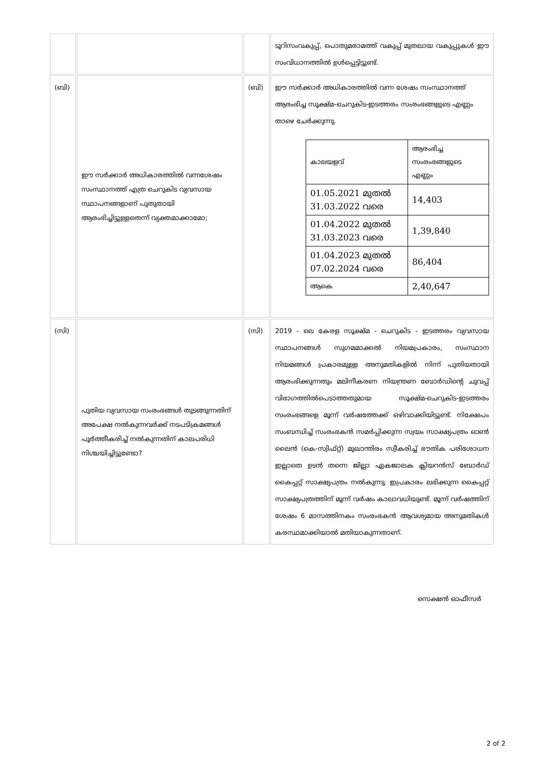| | | | ടൂറിസംവകുപ്പ്, പൊതുമരാമത്ത് വകുപ്പ് മുതലായ വകുപ്പുകൾ ഈ സംവിധാനത്തിൽ ഉൾപ്പെട്ടിട്ടുണ്ട്. |
| (ബി) | ഈ സർക്കാർ അധികാരത്തിൽ വന്നശേഷം സംസ്ഥാനത്ത് എത്ര ചെറുകിട വ്യവസായ സ്ഥാപനങ്ങളാണ് പുതുതായി ആരംഭിച്ചിട്ടുള്ളതെന്ന് വ്യക്തമാക്കാമോ; | (ബി) | ഈ സർക്കാർ അധികാരത്തിൽ വന്ന ശേഷം സംസ്ഥാനത്ത് ആരംഭിച്ച സൂക്ഷ്മ-ചെറുകിട-ഇടത്തരം സംരംഭങ്ങളുടെ എണ്ണം താഴെ ചേർക്കുന്നു. / കാലയളവ് / ആരംഭിച്ച സംരംഭങ്ങളുടെ എണ്ണം / / 01.05.2021 മുതൽ 31.03.2022 വരെ / 14,403 / / 01.04.2022 മുതൽ 31.03.2023 വരെ / 1,39,840 / / 01.04.2023 മുതൽ 07.02.2024 വരെ / 86,404 / / ആകെ / 2,40,647 / |
| (സി) | പുതിയ വ്യവസായ സംരംഭങ്ങൾ തുടങ്ങുന്നതിന് അപേക്ഷ നൽകുന്നവർക്ക് നടപടിക്രമങ്ങൾ പൂർത്തീകരിച്ച് നൽകുന്നതിന് കാലപരിധി നിശ്ചയിച്ചിട്ടുണ്ടോ? | (സി) | 2019 - ലെ കേരള സൂക്ഷ്മ - ചെറുകിട - ഇടത്തരം വ്യവസായ സ്ഥാപനങ്ങൾ സുഗമമാക്കൽ നിയമപ്രകാരം, സംസ്ഥാന നിയമങ്ങൾ പ്രകാരമുള്ള അനുമതികളിൽ നിന്ന് പുതിയതായി ആരംഭിക്കുന്നതും മലിനീകരണ നിയന്ത്രണ ബോർഡിന്റെ ചുവപ്പ് വിഭാഗത്തിൽപെടാത്തതുമായ സൂക്ഷ്മ-ചെറുകിട-ഇടത്തരം സംരംഭങ്ങളെ മൂന്ന് വർഷത്തേക്ക് ഒഴിവാക്കിയിട്ടുണ്ട്. നിക്ഷേപം സംബന്ധിച്ച് സംരംഭകൻ സമർപ്പിക്കുന്ന സ്വയം സാക്ഷ്യപത്രം ഓൺ ലൈൻ (കെ-സ്വിഫ്റ്റ്) മുഖാന്തിരം സ്വീകരിച്ച് ഭൗതിക പരിശോധന ഇല്ലാതെ ഉടൻ തന്നെ ജില്ലാ ഏകജാലക ക്ലിയറൻസ് ബോർഡ് കൈപ്പറ്റ് സാക്ഷ്യപത്രം നൽകുന്നു. ഇപ്രകാരം ലഭിക്കുന്ന കൈപ്പറ്റ് സാക്ഷ്യപത്രത്തിന് മൂന്ന് വർഷം കാലാവധിയുണ്ട്. മൂന്ന് വർഷത്തിന് ശേഷം 6 മാസത്തിനകം സംരംഭകൻ ആവശ്യമായ അനുമതികൾ കരസ്ഥമാക്കിയാൽ മതിയാകുന്നതാണ്. |
സെക്ഷൻ ഓഫീസർ
2 of 2